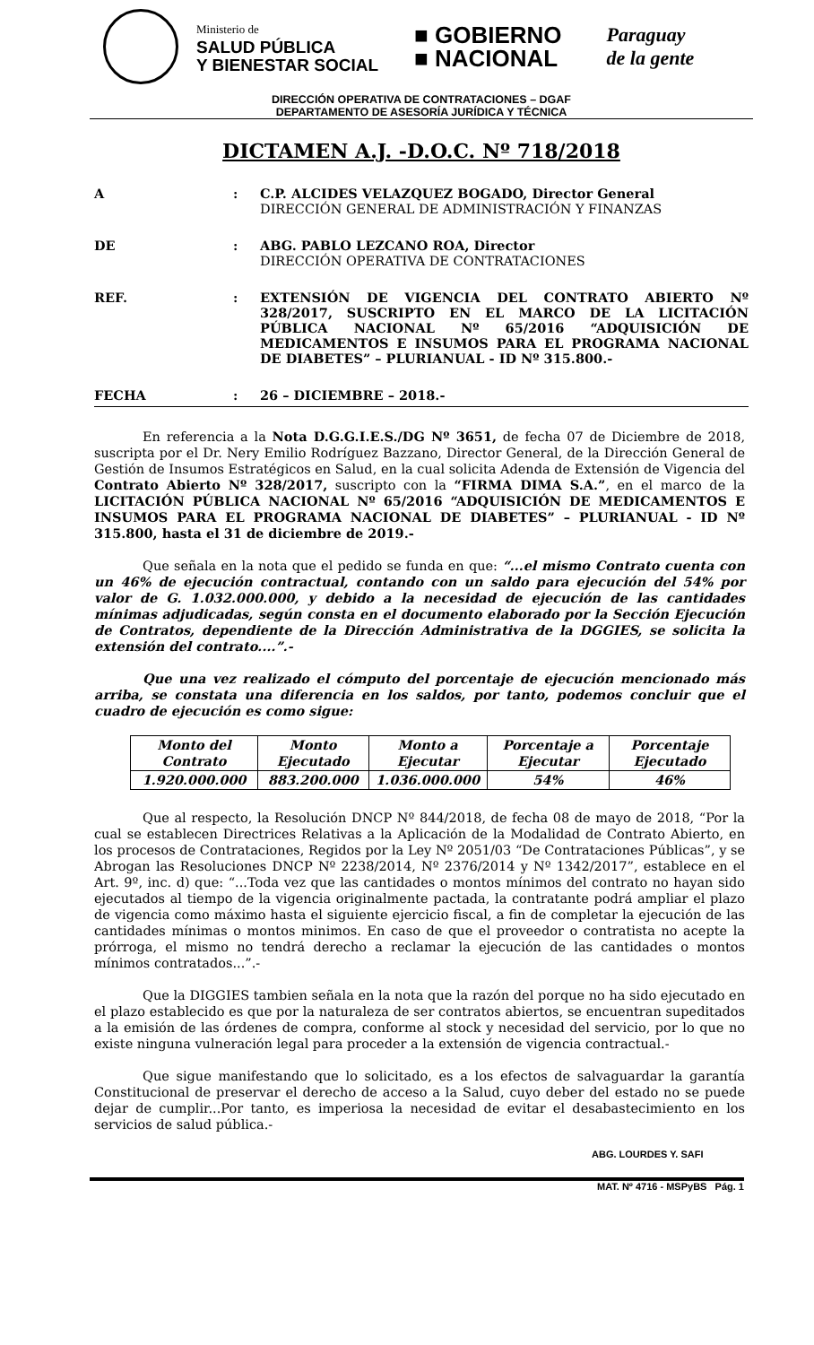Ministerio de
SALUD PÚBLICA
Y BIENESTAR SOCIAL
■ GOBIERNO
■ NACIONAL
Paraguay
de la gente
DIRECCIÓN OPERATIVA DE CONTRATACIONES – DGAF
DEPARTAMENTO DE ASESORÍA JURÍDICA Y TÉCNICA
DICTAMEN A.J. -D.O.C. Nº 718/2018
A : C.P. ALCIDES VELAZQUEZ BOGADO, Director General
DIRECCIÓN GENERAL DE ADMINISTRACIÓN Y FINANZAS
DE : ABG. PABLO LEZCANO ROA, Director
DIRECCIÓN OPERATIVA DE CONTRATACIONES
REF. : EXTENSIÓN DE VIGENCIA DEL CONTRATO ABIERTO Nº 328/2017, SUSCRIPTO EN EL MARCO DE LA LICITACIÓN PÚBLICA NACIONAL Nº 65/2016 “ADQUISICIÓN DE MEDICAMENTOS E INSUMOS PARA EL PROGRAMA NACIONAL DE DIABETES” – PLURIANUAL - ID Nº 315.800.-
FECHA : 26 – DICIEMBRE – 2018.-
En referencia a la Nota D.G.G.I.E.S./DG Nº 3651, de fecha 07 de Diciembre de 2018, suscripta por el Dr. Nery Emilio Rodríguez Bazzano, Director General, de la Dirección General de Gestión de Insumos Estratégicos en Salud, en la cual solicita Adenda de Extensión de Vigencia del Contrato Abierto Nº 328/2017, suscripto con la “FIRMA DIMA S.A.”, en el marco de la LICITACIÓN PÚBLICA NACIONAL Nº 65/2016 “ADQUISICIÓN DE MEDICAMENTOS E INSUMOS PARA EL PROGRAMA NACIONAL DE DIABETES” – PLURIANUAL - ID Nº 315.800, hasta el 31 de diciembre de 2019.-
Que señala en la nota que el pedido se funda en que: “...el mismo Contrato cuenta con un 46% de ejecución contractual, contando con un saldo para ejecución del 54% por valor de G. 1.032.000.000, y debido a la necesidad de ejecución de las cantidades mínimas adjudicadas, según consta en el documento elaborado por la Sección Ejecución de Contratos, dependiente de la Dirección Administrativa de la DGGIES, se solicita la extensión del contrato....”.-
Que una vez realizado el cómputo del porcentaje de ejecución mencionado más arriba, se constata una diferencia en los saldos, por tanto, podemos concluir que el cuadro de ejecución es como sigue:
| Monto del Contrato | Monto Ejecutado | Monto a Ejecutar | Porcentaje a Ejecutar | Porcentaje Ejecutado |
| --- | --- | --- | --- | --- |
| 1.920.000.000 | 883.200.000 | 1.036.000.000 | 54% | 46% |
Que al respecto, la Resolución DNCP Nº 844/2018, de fecha 08 de mayo de 2018, “Por la cual se establecen Directrices Relativas a la Aplicación de la Modalidad de Contrato Abierto, en los procesos de Contrataciones, Regidos por la Ley Nº 2051/03 “De Contrataciones Públicas”, y se Abrogan las Resoluciones DNCP Nº 2238/2014, Nº 2376/2014 y Nº 1342/2017”, establece en el Art. 9º, inc. d) que: “...Toda vez que las cantidades o montos mínimos del contrato no hayan sido ejecutados al tiempo de la vigencia originalmente pactada, la contratante podrá ampliar el plazo de vigencia como máximo hasta el siguiente ejercicio fiscal, a fin de completar la ejecución de las cantidades mínimas o montos minimos. En caso de que el proveedor o contratista no acepte la prórroga, el mismo no tendrá derecho a reclamar la ejecución de las cantidades o montos mínimos contratados...”.-
Que la DIGGIES tambien señala en la nota que la razón del porque no ha sido ejecutado en el plazo establecido es que por la naturaleza de ser contratos abiertos, se encuentran supeditados a la emisión de las órdenes de compra, conforme al stock y necesidad del servicio, por lo que no existe ninguna vulneración legal para proceder a la extensión de vigencia contractual.-
Que sigue manifestando que lo solicitado, es a los efectos de salvaguardar la garantía Constitucional de preservar el derecho de acceso a la Salud, cuyo deber del estado no se puede dejar de cumplir...Por tanto, es imperiosa la necesidad de evitar el desabastecimiento en los servicios de salud pública.-
ABG. LOURDES Y. SAFI
MAT. Nº 4716 - MSPyBS Pág. 1